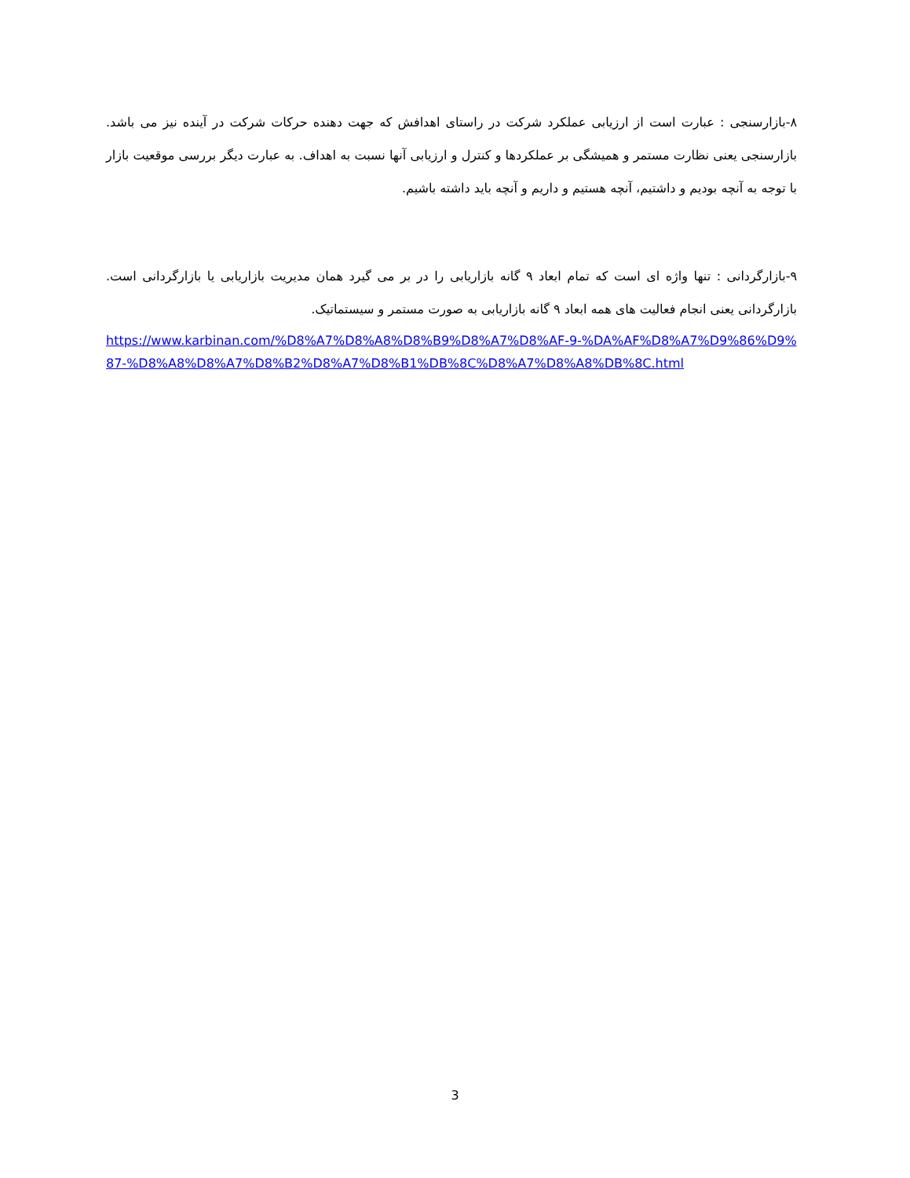۸-بازارسنجی : عبارت است از ارزیابی عملکرد شرکت در راستای اهدافش که جهت دهنده حرکات شرکت در آینده نیز می باشد. بازارسنجی یعنی نظارت مستمر و همیشگی بر عملکردها و کنترل و ارزیابی آنها نسبت به اهداف. به عبارت دیگر بررسی موقعیت بازار با توجه به آنچه بودیم و داشتیم، آنچه هستیم و داریم و آنچه باید داشته باشیم.
۹-بازارگردانی : تنها واژه ای است که تمام ابعاد ۹ گانه بازاریابی را در بر می گیرد همان مدیریت بازاریابی یا بازارگردانی است. بازارگردانی یعنی انجام فعالیت های همه ابعاد ۹ گانه بازاریابی به صورت مستمر و سیستماتیک.
https://www.karbinan.com/%D8%A7%D8%A8%D8%B9%D8%A7%D8%AF-9-%DA%AF%D8%A7%D9%86%D9%87-%D8%A8%D8%A7%D8%B2%D8%A7%D8%B1%DB%8C%D8%A7%D8%A8%DB%8C.html
3